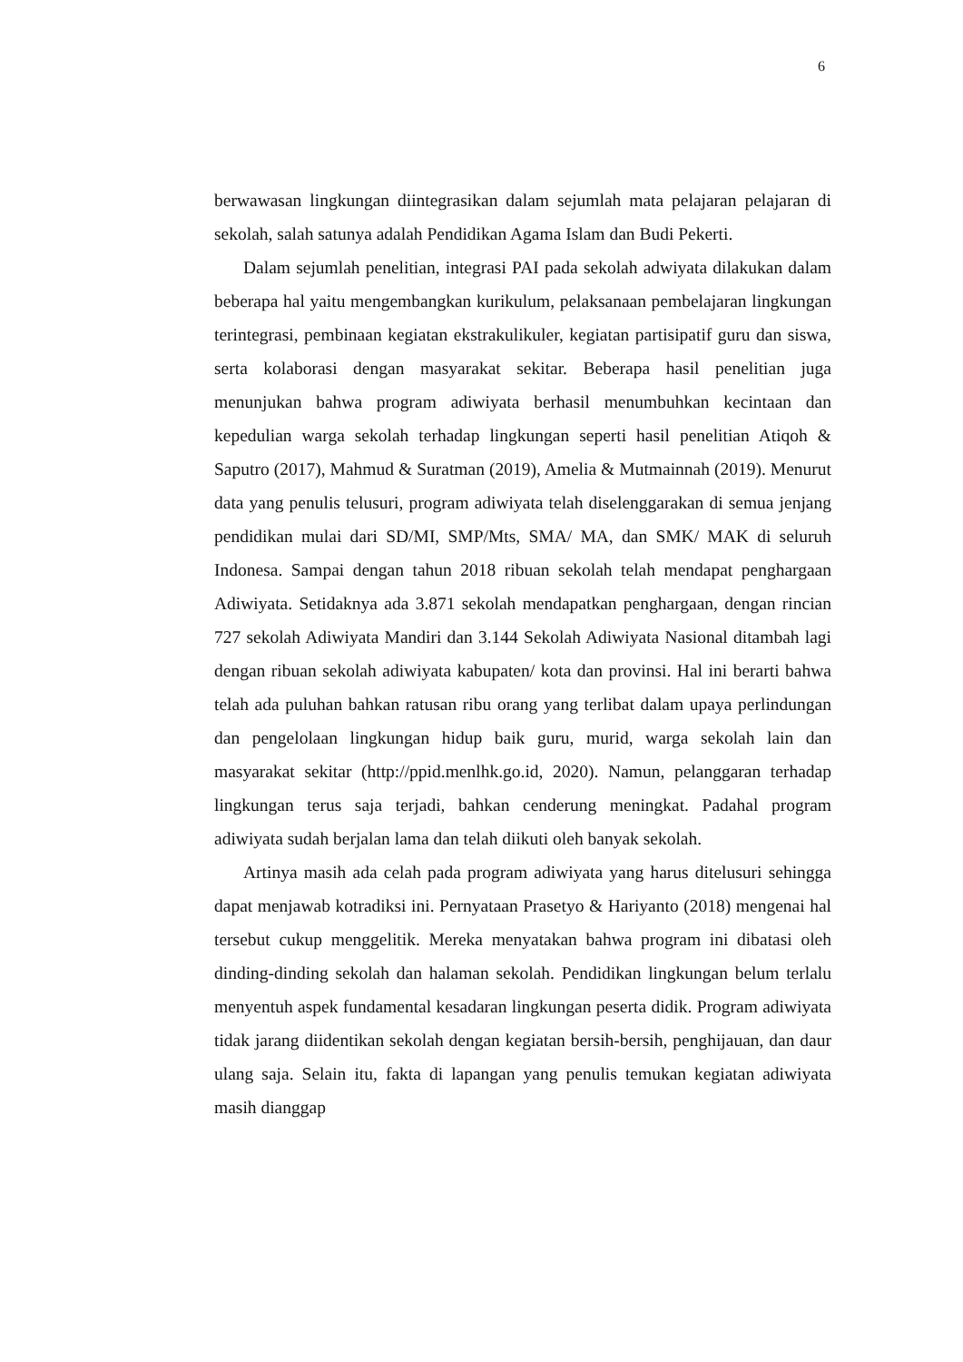6
berwawasan lingkungan diintegrasikan dalam sejumlah mata pelajaran pelajaran di sekolah, salah satunya adalah Pendidikan Agama Islam dan Budi Pekerti.
Dalam sejumlah penelitian, integrasi PAI pada sekolah adwiyata dilakukan dalam beberapa hal yaitu mengembangkan kurikulum, pelaksanaan pembelajaran lingkungan terintegrasi, pembinaan kegiatan ekstrakulikuler, kegiatan partisipatif guru dan siswa, serta kolaborasi dengan masyarakat sekitar. Beberapa hasil penelitian juga menunjukan bahwa program adiwiyata berhasil menumbuhkan kecintaan dan kepedulian warga sekolah terhadap lingkungan seperti hasil penelitian Atiqoh & Saputro (2017), Mahmud & Suratman (2019), Amelia & Mutmainnah (2019). Menurut data yang penulis telusuri, program adiwiyata telah diselenggarakan di semua jenjang pendidikan mulai dari SD/MI, SMP/Mts, SMA/ MA, dan SMK/ MAK di seluruh Indonesa. Sampai dengan tahun 2018 ribuan sekolah telah mendapat penghargaan Adiwiyata. Setidaknya ada 3.871 sekolah mendapatkan penghargaan, dengan rincian 727 sekolah Adiwiyata Mandiri dan 3.144 Sekolah Adiwiyata Nasional ditambah lagi dengan ribuan sekolah adiwiyata kabupaten/ kota dan provinsi. Hal ini berarti bahwa telah ada puluhan bahkan ratusan ribu orang yang terlibat dalam upaya perlindungan dan pengelolaan lingkungan hidup baik guru, murid, warga sekolah lain dan masyarakat sekitar (http://ppid.menlhk.go.id, 2020). Namun, pelanggaran terhadap lingkungan terus saja terjadi, bahkan cenderung meningkat. Padahal program adiwiyata sudah berjalan lama dan telah diikuti oleh banyak sekolah.
Artinya masih ada celah pada program adiwiyata yang harus ditelusuri sehingga dapat menjawab kotradiksi ini. Pernyataan Prasetyo & Hariyanto (2018) mengenai hal tersebut cukup menggelitik. Mereka menyatakan bahwa program ini dibatasi oleh dinding-dinding sekolah dan halaman sekolah. Pendidikan lingkungan belum terlalu menyentuh aspek fundamental kesadaran lingkungan peserta didik. Program adiwiyata tidak jarang diidentikan sekolah dengan kegiatan bersih-bersih, penghijauan, dan daur ulang saja. Selain itu, fakta di lapangan yang penulis temukan kegiatan adiwiyata masih dianggap